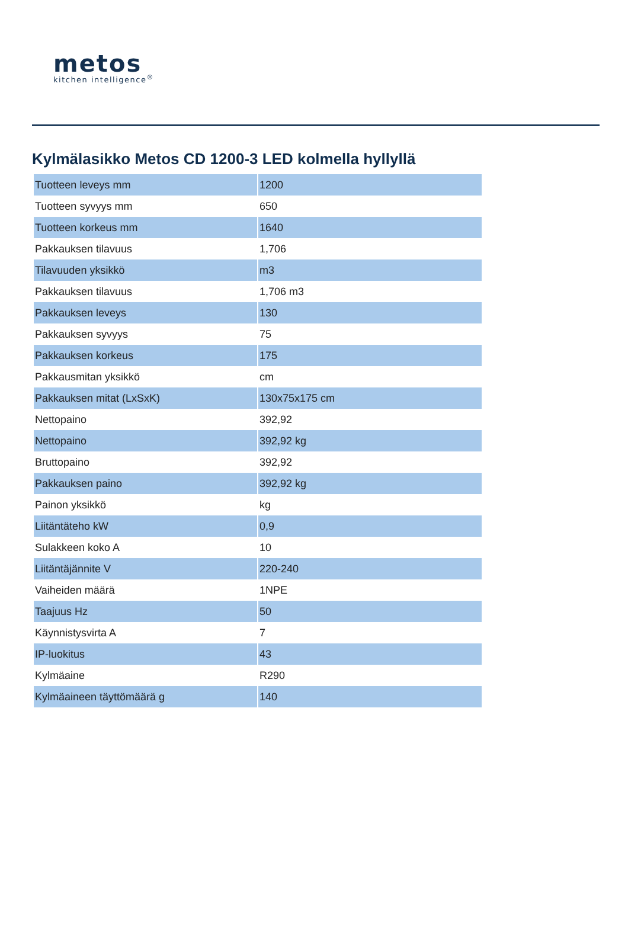metos
kitchen intelligence<sup>®</sup>
Kylmälasikko Metos CD 1200-3 LED kolmella hyllyllä
| Tuotteen leveys mm | 1200 |
| Tuotteen syvyys mm | 650 |
| Tuotteen korkeus mm | 1640 |
| Pakkauksen tilavuus | 1,706 |
| Tilavuuden yksikkö | m3 |
| Pakkauksen tilavuus | 1,706 m3 |
| Pakkauksen leveys | 130 |
| Pakkauksen syvyys | 75 |
| Pakkauksen korkeus | 175 |
| Pakkausmitan yksikkö | cm |
| Pakkauksen mitat (LxSxK) | 130x75x175 cm |
| Nettopaino | 392,92 |
| Nettopaino | 392,92 kg |
| Bruttopaino | 392,92 |
| Pakkauksen paino | 392,92 kg |
| Painon yksikkö | kg |
| Liitäntäteho kW | 0,9 |
| Sulakkeen koko A | 10 |
| Liitäntäjännite V | 220-240 |
| Vaiheiden määrä | 1NPE |
| Taajuus Hz | 50 |
| Käynnistysvirta A | 7 |
| IP-luokitus | 43 |
| Kylmäaine | R290 |
| Kylmäaineen täyttömäärä g | 140 |